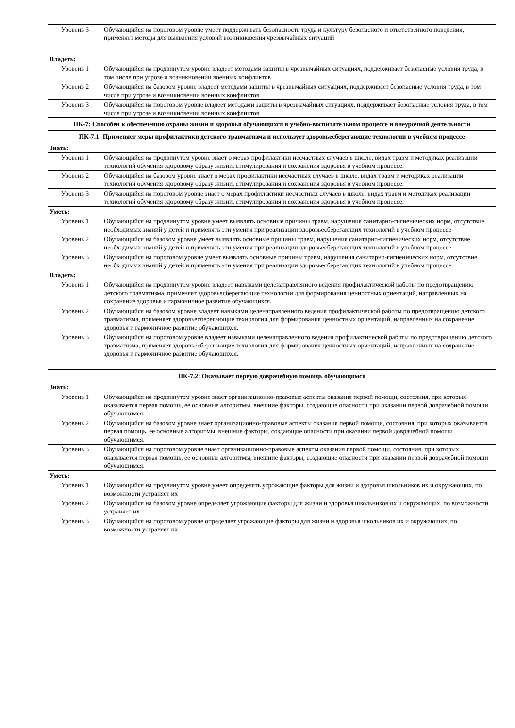| Уровень 3 | Обучающийся на пороговом уровне умеет поддерживать безопасность труда и культуру безопасного и ответственного поведения, применяет методы для выявления условий возникновения чрезвычайных ситуаций |
| Владеть: | |
| Уровень 1 | Обучающийся на продвинутом уровне владеет методами защиты в чрезвычайных ситуациях, поддерживает безопасные условия труда, в том числе при угрозе и возникновении военных конфликтов |
| Уровень 2 | Обучающийся на базовом уровне владеет методами защиты в чрезвычайных ситуациях, поддерживает безопасные условия труда, в том числе при угрозе и возникновении военных конфликтов |
| Уровень 3 | Обучающийся на пороговом уровне владеет методами защиты в чрезвычайных ситуациях, поддерживает безопасные условия труда, в том числе при угрозе и возникновении военных конфликтов |
| ПК-7: Способен к обеспечению охраны жизни и здоровья обучающихся в учебно-воспитательном процессе и внеурочной деятельности | |
| ПК-7.1: Применяет меры профилактики детского травматизма и использует здоровьесберегающие технологии в учебном процессе | |
| Знать: | |
| Уровень 1 | Обучающийся на продвинутом уровне знает о мерах профилактики несчастных случаев в школе, видах травм и методиках реализации технологий обучения здоровому образу жизни, стимулирования и сохранения здоровья в учебном процессе. |
| Уровень 2 | Обучающийся на базовом уровне знает о мерах профилактики несчастных случаев в школе, видах травм и методиках реализации технологий обучения здоровому образу жизни, стимулирования и сохранения здоровья в учебном процессе. |
| Уровень 3 | Обучающийся на пороговом уровне знает о мерах профилактики несчастных случаев в школе, видах травм и методиках реализации технологий обучения здоровому образу жизни, стимулирования и сохранения здоровья в учебном процессе. |
| Уметь: | |
| Уровень 1 | Обучающийся на продвинутом уровне умеет выявлять основные причины травм, нарушения санитарно-гигиенических норм, отсутствие необходимых знаний у детей и применять эти умения при реализации здоровьесберегающих технологий в учебном процессе |
| Уровень 2 | Обучающийся на базовом уровне умеет выявлять основные причины травм, нарушения санитарно-гигиенических норм, отсутствие необходимых знаний у детей и применять эти умения при реализации здоровьесберегающих технологий в учебном процессе |
| Уровень 3 | Обучающийся на пороговом уровне умеет выявлять основные причины травм, нарушения санитарно-гигиенических норм, отсутствие необходимых знаний у детей и применять эти умения при реализации здоровьесберегающих технологий в учебном процессе |
| Владеть: | |
| Уровень 1 | Обучающийся на продвинутом уровне владеет навыками целенаправленного ведения профилактической работы по предотвращению детского травматизма, применяет здоровьесберегающие технологии для формирования ценностных ориентаций, направленных на сохранение здоровья и гармоничное развитие обучающихся. |
| Уровень 2 | Обучающийся на базовом уровне владеет навыками целенаправленного ведения профилактической работы по предотвращению детского травматизма, применяет здоровьесберегающие технологии для формирования ценностных ориентаций, направленных на сохранение здоровья и гармоничное развитие обучающихся. |
| Уровень 3 | Обучающийся на пороговом уровне владеет навыками целенаправленного ведения профилактической работы по предотвращению детского травматизма, применяет здоровьесберегающие технологии для формирования ценностных ориентаций, направленных на сохранение здоровья и гармоничное развитие обучающихся. |
| ПК-7.2: Оказывает первую доврачебную помощь обучающимся | |
| Знать: | |
| Уровень 1 | Обучающийся на продвинутом уровне знает организационно-правовые аспекты оказания первой помощи, состояния, при которых оказывается первая помощь, ее основные алгоритмы, внешние факторы, создающие опасности при оказании первой доврачебной помощи обучающимся. |
| Уровень 2 | Обучающийся на базовом уровне знает организационно-правовые аспекты оказания первой помощи, состояния, при которых оказывается первая помощь, ее основные алгоритмы, внешние факторы, создающие опасности при оказании первой доврачебной помощи обучающимся. |
| Уровень 3 | Обучающийся на пороговом уровне знает организационно-правовые аспекты оказания первой помощи, состояния, при которых оказывается первая помощь, ее основные алгоритмы, внешние факторы, создающие опасности при оказании первой доврачебной помощи обучающимся. |
| Уметь: | |
| Уровень 1 | Обучающийся на продвинутом уровне умеет определять угрожающие факторы для жизни и здоровья школьников их и окружающих, по возможности устраняет их |
| Уровень 2 | Обучающийся на базовом уровне определяет угрожающие факторы для жизни и здоровья школьников их и окружающих, по возможности устраняет их |
| Уровень 3 | Обучающийся на пороговом уровне определяет угрожающие факторы для жизни и здоровья школьников их и окружающих, по возможности устраняет их |